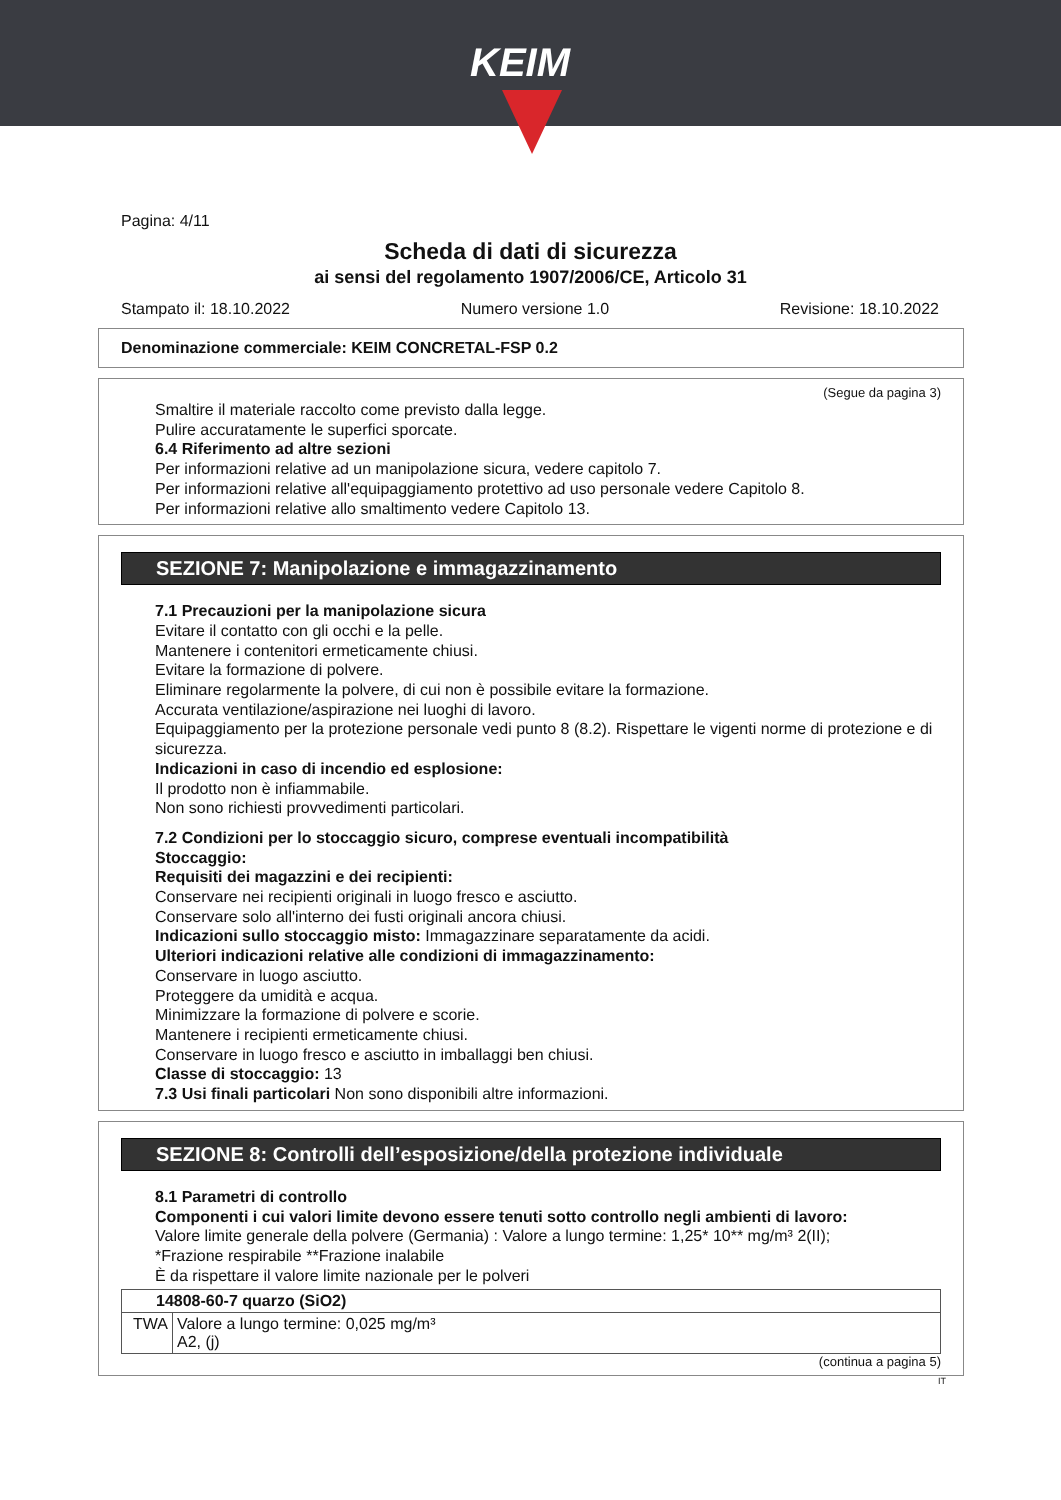KEIM
Pagina: 4/11
Scheda di dati di sicurezza
ai sensi del regolamento 1907/2006/CE, Articolo 31
Stampato il: 18.10.2022 Numero versione 1.0 Revisione: 18.10.2022
Denominazione commerciale: KEIM CONCRETAL-FSP 0.2
(Segue da pagina 3)
Smaltire il materiale raccolto come previsto dalla legge.
Pulire accuratamente le superfici sporcate.
6.4 Riferimento ad altre sezioni
Per informazioni relative ad un manipolazione sicura, vedere capitolo 7.
Per informazioni relative all'equipaggiamento protettivo ad uso personale vedere Capitolo 8.
Per informazioni relative allo smaltimento vedere Capitolo 13.
SEZIONE 7: Manipolazione e immagazzinamento
7.1 Precauzioni per la manipolazione sicura
Evitare il contatto con gli occhi e la pelle.
Mantenere i contenitori ermeticamente chiusi.
Evitare la formazione di polvere.
Eliminare regolarmente la polvere, di cui non è possibile evitare la formazione.
Accurata ventilazione/aspirazione nei luoghi di lavoro.
Equipaggiamento per la protezione personale vedi punto 8 (8.2). Rispettare le vigenti norme di protezione e di sicurezza.
Indicazioni in caso di incendio ed esplosione:
Il prodotto non è infiammabile.
Non sono richiesti provvedimenti particolari.
7.2 Condizioni per lo stoccaggio sicuro, comprese eventuali incompatibilità
Stoccaggio:
Requisiti dei magazzini e dei recipienti:
Conservare nei recipienti originali in luogo fresco e asciutto.
Conservare solo all'interno dei fusti originali ancora chiusi.
Indicazioni sullo stoccaggio misto: Immagazzinare separatamente da acidi.
Ulteriori indicazioni relative alle condizioni di immagazzinamento:
Conservare in luogo asciutto.
Proteggere da umidità e acqua.
Minimizzare la formazione di polvere e scorie.
Mantenere i recipienti ermeticamente chiusi.
Conservare in luogo fresco e asciutto in imballaggi ben chiusi.
Classe di stoccaggio: 13
7.3 Usi finali particolari Non sono disponibili altre informazioni.
SEZIONE 8: Controlli dell’esposizione/della protezione individuale
8.1 Parametri di controllo
Componenti i cui valori limite devono essere tenuti sotto controllo negli ambienti di lavoro:
Valore limite generale della polvere (Germania) : Valore a lungo termine: 1,25* 10** mg/m³ 2(II);
*Frazione respirabile **Frazione inalabile
È da rispettare il valore limite nazionale per le polveri
| 14808-60-7 quarzo (SiO2) | |
| TWA | Valore a lungo termine: 0,025 mg/m³ A2, (j) |
(continua a pagina 5)
IT